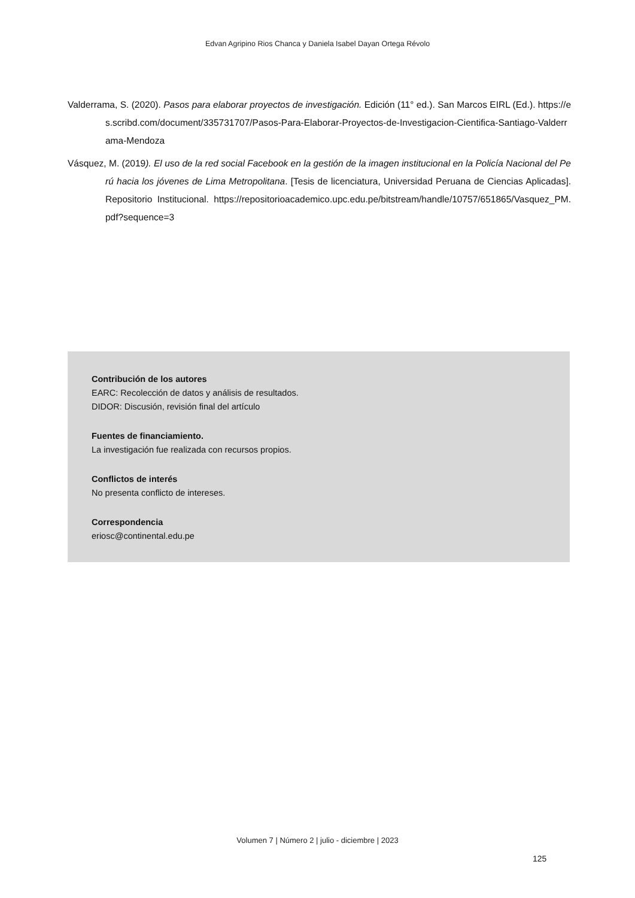Edvan Agripino Rios Chanca y Daniela Isabel Dayan Ortega Révolo
Valderrama, S. (2020). Pasos para elaborar proyectos de investigación. Edición (11° ed.). San Marcos EIRL (Ed.). https://es.scribd.com/document/335731707/Pasos-Para-Elaborar-Proyectos-de-Investigacion-Cientifica-Santiago-Valderrama-Mendoza
Vásquez, M. (2019). El uso de la red social Facebook en la gestión de la imagen institucional en la Policía Nacional del Perú hacia los jóvenes de Lima Metropolitana. [Tesis de licenciatura, Universidad Peruana de Ciencias Aplicadas]. Repositorio Institucional. https://repositorioacademico.upc.edu.pe/bitstream/handle/10757/651865/Vasquez_PM.pdf?sequence=3
Contribución de los autores
EARC: Recolección de datos y análisis de resultados.
DIDOR: Discusión, revisión final del artículo
Fuentes de financiamiento.
La investigación fue realizada con recursos propios.
Conflictos de interés
No presenta conflicto de intereses.
Correspondencia
eriosc@continental.edu.pe
Volumen 7 | Número 2 | julio - diciembre | 2023
125